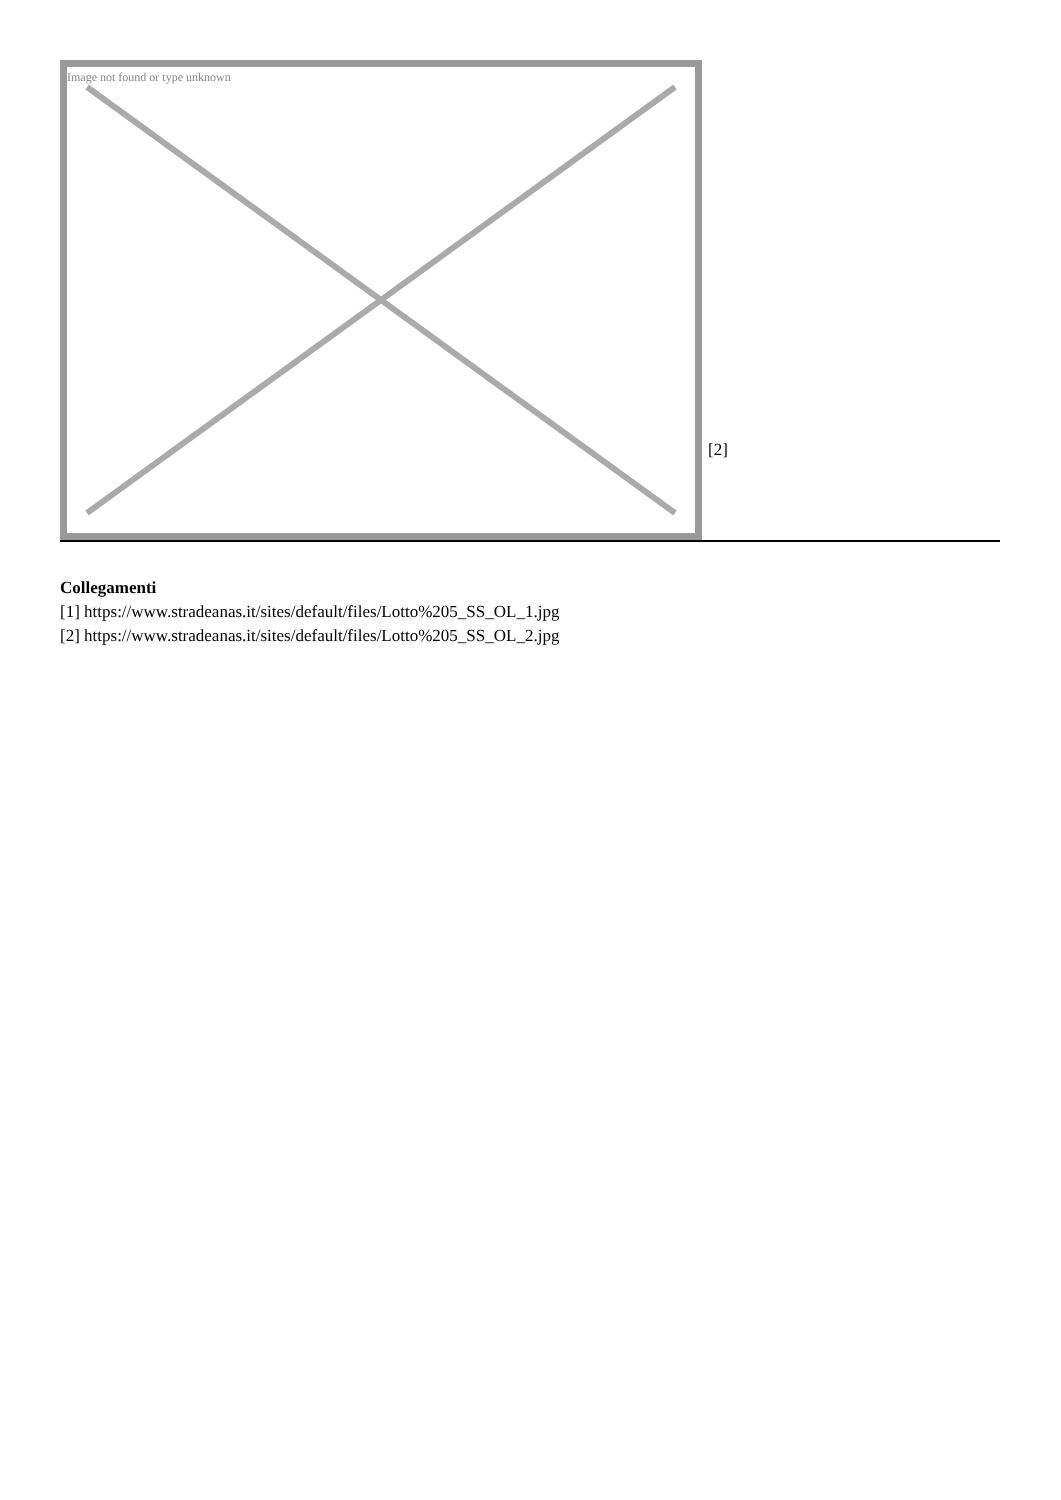Image not found or type unknown
[2]
Collegamenti
[1] https://www.stradeanas.it/sites/default/files/Lotto%205_SS_OL_1.jpg
[2] https://www.stradeanas.it/sites/default/files/Lotto%205_SS_OL_2.jpg